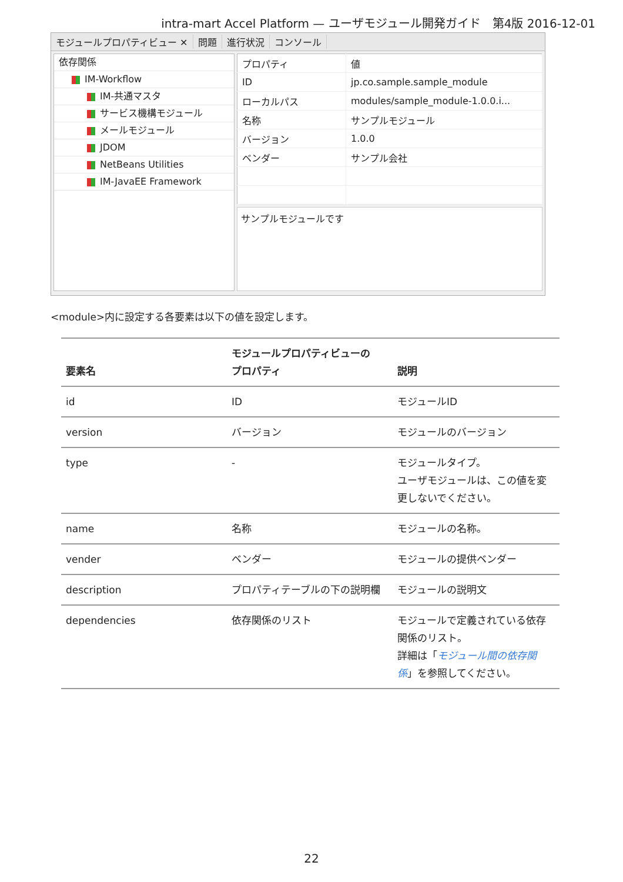intra-mart Accel Platform — ユーザモジュール開発ガイド　第4版 2016-12-01
モジュールプロパティビュー ✕ 問題 進行状況 コンソール
依存関係
IM-Workflow
IM-共通マスタ
サービス機構モジュール
メールモジュール
JDOM
NetBeans Utilities
IM-JavaEE Framework
| プロパティ | 値 |
| ID | jp.co.sample.sample_module |
| ローカルパス | modules/sample_module-1.0.0.i... |
| 名称 | サンプルモジュール |
| バージョン | 1.0.0 |
| ベンダー | サンプル会社 |
サンプルモジュールです
<module>内に設定する各要素は以下の値を設定します。
| 要素名 | モジュールプロパティビューの プロパティ | 説明 |
| --- | --- | --- |
| id | ID | モジュールID |
| version | バージョン | モジュールのバージョン |
| type | - | モジュールタイプ。 ユーザモジュールは、この値を変更しないでください。 |
| name | 名称 | モジュールの名称。 |
| vender | ベンダー | モジュールの提供ベンダー |
| description | プロパティテーブルの下の説明欄 | モジュールの説明文 |
| dependencies | 依存関係のリスト | モジュールで定義されている依存関係のリスト。 詳細は「 モジュール間の依存関係 」を参照してください。 |
22